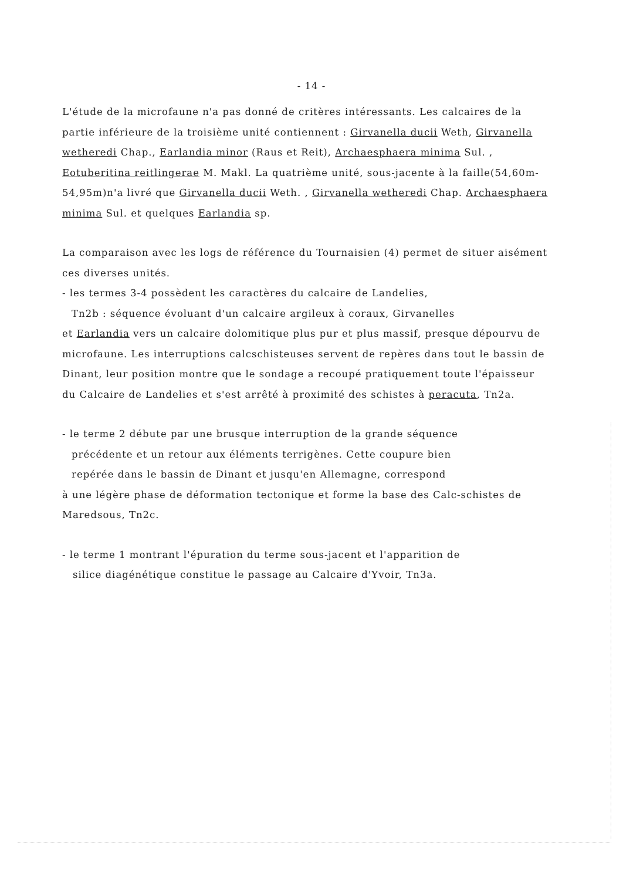- 14 -
L'étude de la microfaune n'a pas donné de critères intéressants. Les calcaires de la partie inférieure de la troisième unité contiennent : Girvanella ducii Weth, Girvanella wetheredi Chap., Earlandia minor (Raus et Reit), Archaesphaera minima Sul. , Eotuberitina reitlingerae M. Makl. La quatrième unité, sous-jacente à la faille(54,60m-54,95m)n'a livré que Girvanella ducii Weth. , Girvanella wetheredi Chap. Archaesphaera minima Sul. et quelques Earlandia sp.
La comparaison avec les logs de référence du Tournaisien (4) permet de situer aisément ces diverses unités.
- les termes 3-4 possèdent les caractères du calcaire de Landelies,
Tn2b : séquence évoluant d'un calcaire argileux à coraux, Girvanelles
et Earlandia vers un calcaire dolomitique plus pur et plus massif, presque dépourvu de microfaune. Les interruptions calcschisteuses servent de repères dans tout le bassin de Dinant, leur position montre que le sondage a recoupé pratiquement toute l'épaisseur du Calcaire de Landelies et s'est arrêté à proximité des schistes à peracuta, Tn2a.
- le terme 2 débute par une brusque interruption de la grande séquence
précédente et un retour aux éléments terrigènes. Cette coupure bien
repérée dans le bassin de Dinant et jusqu'en Allemagne, correspond
à une légère phase de déformation tectonique et forme la base des Calc-schistes de Maredsous, Tn2c.
- le terme 1 montrant l'épuration du terme sous-jacent et l'apparition de
silice diagénétique constitue le passage au Calcaire d'Yvoir, Tn3a.